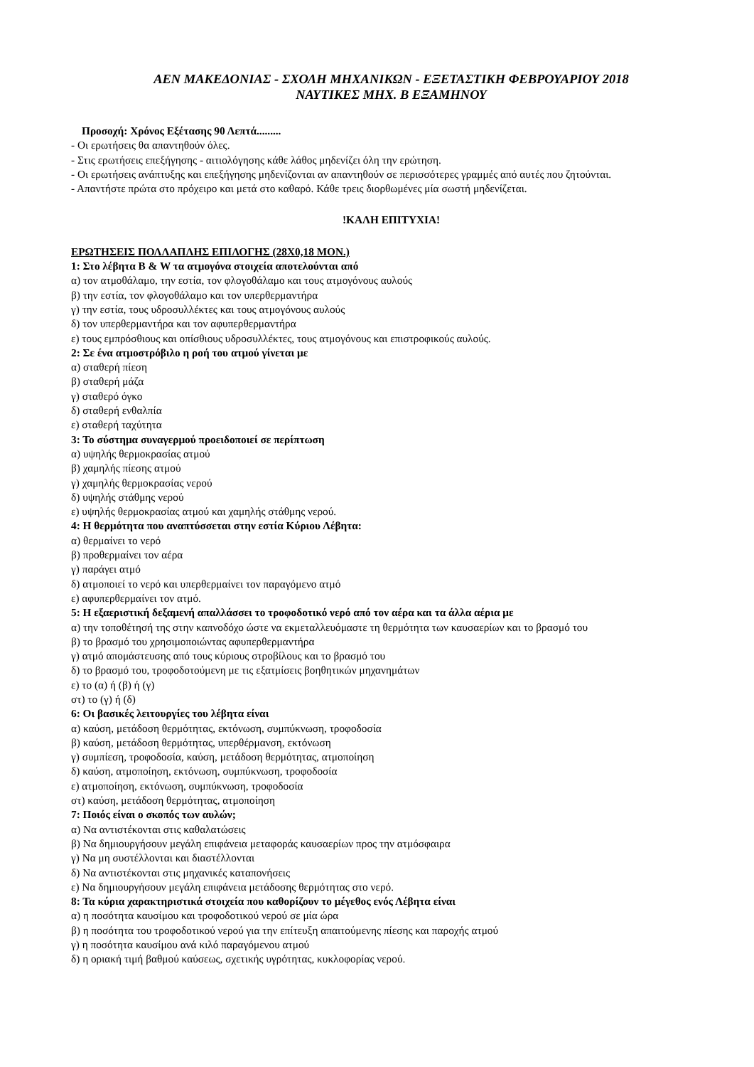ΑΕΝ ΜΑΚΕΔΟΝΙΑΣ - ΣΧΟΛΗ ΜΗΧΑΝΙΚΩΝ - ΕΞΕΤΑΣΤΙΚΗ ΦΕΒΡΟΥΑΡΙΟΥ 2018
ΝΑΥΤΙΚΕΣ ΜΗΧ. Β ΕΞΑΜΗΝΟΥ
Προσοχή: Χρόνος Εξέτασης 90 Λεπτά.........
- Οι ερωτήσεις θα απαντηθούν όλες.
- Στις ερωτήσεις επεξήγησης - αιτιολόγησης κάθε λάθος μηδενίζει όλη την ερώτηση.
- Οι ερωτήσεις ανάπτυξης και επεξήγησης μηδενίζονται αν απαντηθούν σε περισσότερες γραμμές από αυτές που ζητούνται.
- Απαντήστε πρώτα στο πρόχειρο και μετά στο καθαρό. Κάθε τρεις διορθωμένες μία σωστή μηδενίζεται.
!ΚΑΛΗ ΕΠΙΤΥΧΙΑ!
ΕΡΩΤΗΣΕΙΣ ΠΟΛΛΑΠΛΗΣ ΕΠΙΛΟΓΗΣ (28Χ0,18 ΜΟΝ.)
1: Στο λέβητα B & W τα ατμογόνα στοιχεία αποτελούνται από
α) τον ατμοθάλαμο, την εστία, τον φλογοθάλαμο και τους ατμογόνους αυλούς
β) την εστία, τον φλογοθάλαμο και τον υπερθερμαντήρα
γ) την εστία, τους υδροσυλλέκτες και τους ατμογόνους αυλούς
δ) τον υπερθερμαντήρα και τον αφυπερθερμαντήρα
ε) τους εμπρόσθιους και οπίσθιους υδροσυλλέκτες, τους ατμογόνους και επιστροφικούς αυλούς.
2: Σε ένα ατμοστρόβιλο η ροή του ατμού γίνεται με
α) σταθερή πίεση
β) σταθερή μάζα
γ) σταθερό όγκο
δ) σταθερή ενθαλπία
ε) σταθερή ταχύτητα
3: Το σύστημα συναγερμού προειδοποιεί σε περίπτωση
α) υψηλής θερμοκρασίας ατμού
β) χαμηλής πίεσης ατμού
γ) χαμηλής θερμοκρασίας νερού
δ) υψηλής στάθμης νερού
ε) υψηλής θερμοκρασίας ατμού και χαμηλής στάθμης νερού.
4: Η θερμότητα που αναπτύσσεται στην εστία Κύριου Λέβητα:
α) θερμαίνει το νερό
β) προθερμαίνει τον αέρα
γ) παράγει ατμό
δ) ατμοποιεί το νερό και υπερθερμαίνει τον παραγόμενο ατμό
ε) αφυπερθερμαίνει τον ατμό.
5: Η εξαεριστική δεξαμενή απαλλάσσει το τροφοδοτικό νερό από τον αέρα και τα άλλα αέρια με
α) την τοποθέτησή της στην καπνοδόχο ώστε να εκμεταλλευόμαστε τη θερμότητα των καυσαερίων και το βρασμό του
β) το βρασμό του χρησιμοποιώντας αφυπερθερμαντήρα
γ) ατμό απομάστευσης από τους κύριους στροβίλους και το βρασμό του
δ) το βρασμό του, τροφοδοτούμενη με τις εξατμίσεις βοηθητικών μηχανημάτων
ε) το (α) ή (β) ή (γ)
στ) το (γ) ή (δ)
6: Οι βασικές λειτουργίες του λέβητα είναι
α) καύση, μετάδοση θερμότητας, εκτόνωση, συμπύκνωση, τροφοδοσία
β) καύση, μετάδοση θερμότητας, υπερθέρμανση, εκτόνωση
γ) συμπίεση, τροφοδοσία, καύση, μετάδοση θερμότητας, ατμοποίηση
δ) καύση, ατμοποίηση, εκτόνωση, συμπύκνωση, τροφοδοσία
ε) ατμοποίηση, εκτόνωση, συμπύκνωση, τροφοδοσία
στ) καύση, μετάδοση θερμότητας, ατμοποίηση
7: Ποιός είναι ο σκοπός των αυλών;
α) Να αντιστέκονται στις καθαλατώσεις
β) Να δημιουργήσουν μεγάλη επιφάνεια μεταφοράς καυσαερίων προς την ατμόσφαιρα
γ) Να μη συστέλλονται και διαστέλλονται
δ) Να αντιστέκονται στις μηχανικές καταπονήσεις
ε) Να δημιουργήσουν μεγάλη επιφάνεια μετάδοσης θερμότητας στο νερό.
8: Τα κύρια χαρακτηριστικά στοιχεία που καθορίζουν το μέγεθος ενός Λέβητα είναι
α) η ποσότητα καυσίμου και τροφοδοτικού νερού σε μία ώρα
β) η ποσότητα του τροφοδοτικού νερού για την επίτευξη απαιτούμενης πίεσης και παροχής ατμού
γ) η ποσότητα καυσίμου ανά κιλό παραγόμενου ατμού
δ) η οριακή τιμή βαθμού καύσεως, σχετικής υγρότητας, κυκλοφορίας νερού.